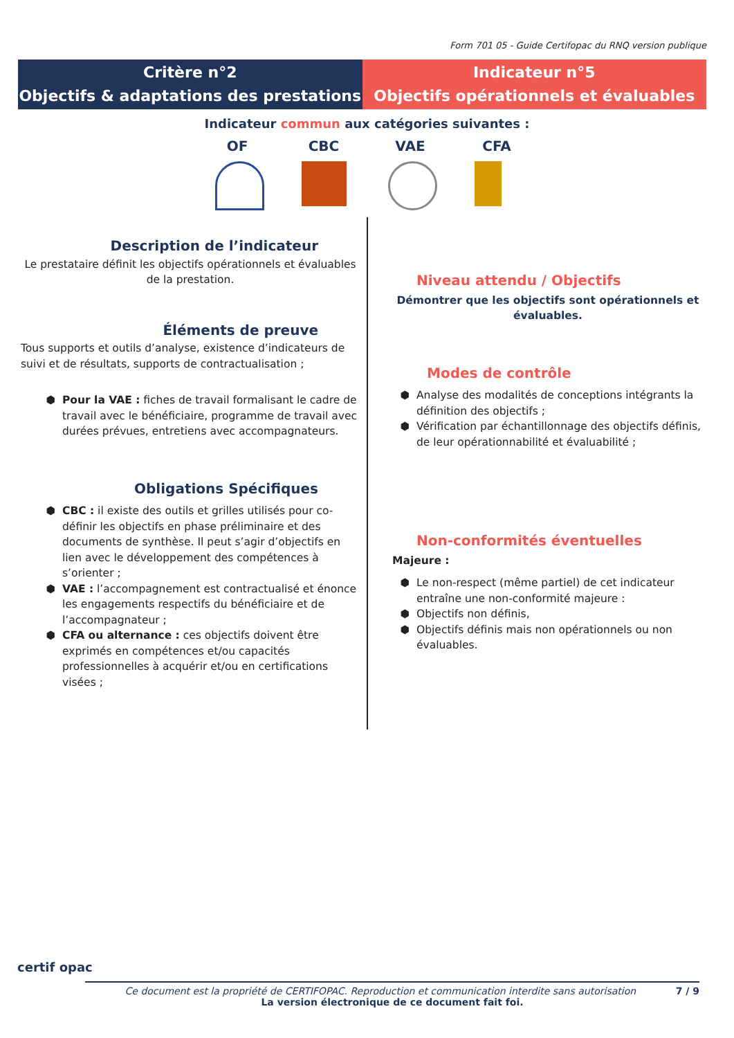Form 701 05 - Guide Certifopac du RNQ version publique
Critère n°2
Objectifs & adaptations des prestations
Indicateur n°5
Objectifs opérationnels et évaluables
Indicateur commun aux catégories suivantes :
OF CBC VAE CFA
Description de l’indicateur
Le prestataire définit les objectifs opérationnels et évaluables de la prestation.
Éléments de preuve
Tous supports et outils d’analyse, existence d’indicateurs de suivi et de résultats, supports de contractualisation ;
Pour la VAE : fiches de travail formalisant le cadre de travail avec le bénéficiaire, programme de travail avec durées prévues, entretiens avec accompagnateurs.
Obligations Spécifiques
CBC : il existe des outils et grilles utilisés pour co-définir les objectifs en phase préliminaire et des documents de synthèse. Il peut s’agir d’objectifs en lien avec le développement des compétences à s’orienter ;
VAE : l’accompagnement est contractualisé et énonce les engagements respectifs du bénéficiaire et de l’accompagnateur ;
CFA ou alternance : ces objectifs doivent être exprimés en compétences et/ou capacités professionnelles à acquérir et/ou en certifications visées ;
Niveau attendu / Objectifs
Démontrer que les objectifs sont opérationnels et évaluables.
Modes de contrôle
Analyse des modalités de conceptions intégrants la définition des objectifs ;
Vérification par échantillonnage des objectifs définis, de leur opérationnabilité et évaluabilité ;
Non-conformités éventuelles
Majeure :
Le non-respect (même partiel) de cet indicateur entraîne une non-conformité majeure :
Objectifs non définis,
Objectifs définis mais non opérationnels ou non évaluables.
certif opac
Ce document est la propriété de CERTIFOPAC. Reproduction et communication interdite sans autorisation 7 / 9
La version électronique de ce document fait foi.